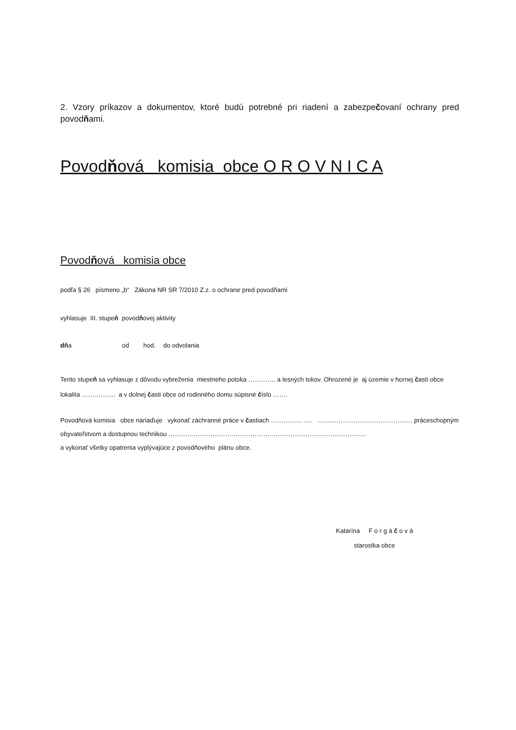2. Vzory príkazov a dokumentov, ktoré budú potrebné pri riadení a zabezpečovaní ochrany pred povodňami.
Povodňová komisia obce O R O V N I C A
Povodňová komisia obce
podľa § 26 písmeno „b“ Zákona NR SR 7/2010 Z.z. o ochrane pred povodňami
vyhlasuje III. stupeň povodňovej aktivity
dňa od hod. do odvolania
Tento stupeň sa vyhlasuje z dôvodu vybreženia miestneho potoka …………. a lesných tokov. Ohrozené je aj územie v hornej časti obce lokalita ……………. a v dolnej časti obce od rodinného domu súpisné číslo …….
Povodňová komisia obce nariaďuje vykonať záchranné práce v častiach …………… …. ……………………………………… práceschopným obyvateľstvom a dostupnou technikou ………………………………………………………………………………….
a vykonať všetky opatrenia vyplývajúce z povodňového plánu obce.
Katarína F o r g á č o v á
starostka obce